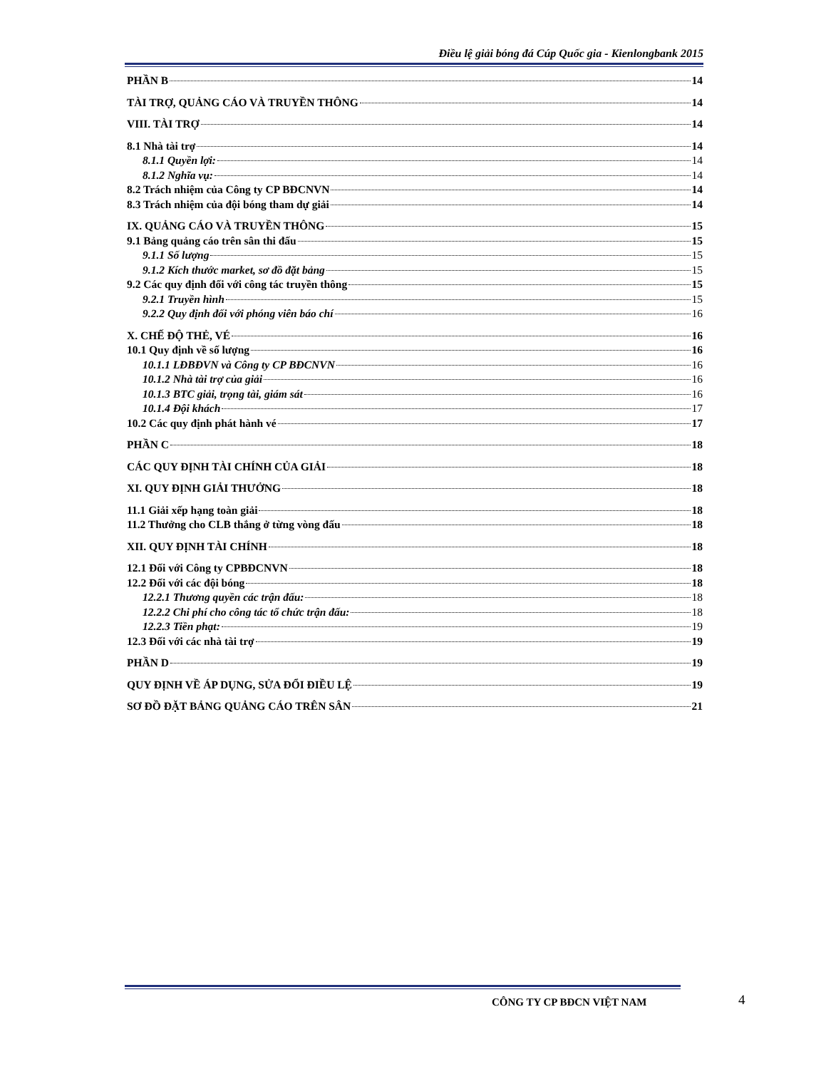Điều lệ giải bóng đá Cúp Quốc gia - Kienlongbank 2015
PHẦN B 14
TÀI TRỢ, QUẢNG CÁO VÀ TRUYỀN THÔNG 14
VIII. TÀI TRỢ 14
8.1 Nhà tài trợ 14
8.1.1 Quyền lợi: 14
8.1.2 Nghĩa vụ: 14
8.2 Trách nhiệm của Công ty CP BĐCNVN 14
8.3 Trách nhiệm của đội bóng tham dự giải 14
IX. QUẢNG CÁO VÀ TRUYỀN THÔNG 15
9.1 Bảng quảng cáo trên sân thi đấu 15
9.1.1 Số lượng 15
9.1.2 Kích thước market, sơ đồ đặt bảng 15
9.2 Các quy định đối với công tác truyền thông 15
9.2.1 Truyền hình 15
9.2.2 Quy định đối với phóng viên báo chí 16
X. CHẾ ĐỘ THẺ, VÉ 16
10.1 Quy định về số lượng 16
10.1.1 LĐBĐVN và Công ty CP BĐCNVN 16
10.1.2 Nhà tài trợ của giải 16
10.1.3 BTC giải, trọng tài, giám sát 16
10.1.4 Đội khách 17
10.2 Các quy định phát hành vé 17
PHẦN C 18
CÁC QUY ĐỊNH TÀI CHÍNH CỦA GIẢI 18
XI. QUY ĐỊNH GIẢI THƯỞNG 18
11.1 Giải xếp hạng toàn giải 18
11.2 Thưởng cho CLB thắng ở từng vòng đấu 18
XII. QUY ĐỊNH TÀI CHÍNH 18
12.1 Đối với Công ty CPBĐCNVN 18
12.2 Đối với các đội bóng 18
12.2.1 Thương quyền các trận đấu: 18
12.2.2 Chi phí cho công tác tổ chức trận đấu: 18
12.2.3 Tiền phạt: 19
12.3 Đối với các nhà tài trợ 19
PHẦN D 19
QUY ĐỊNH VỀ ÁP DỤNG, SỬA ĐỔI ĐIỀU LỆ 19
SƠ ĐỒ ĐẶT BẢNG QUẢNG CÁO TRÊN SÂN 21
CÔNG TY CP BĐCN VIỆT NAM 4